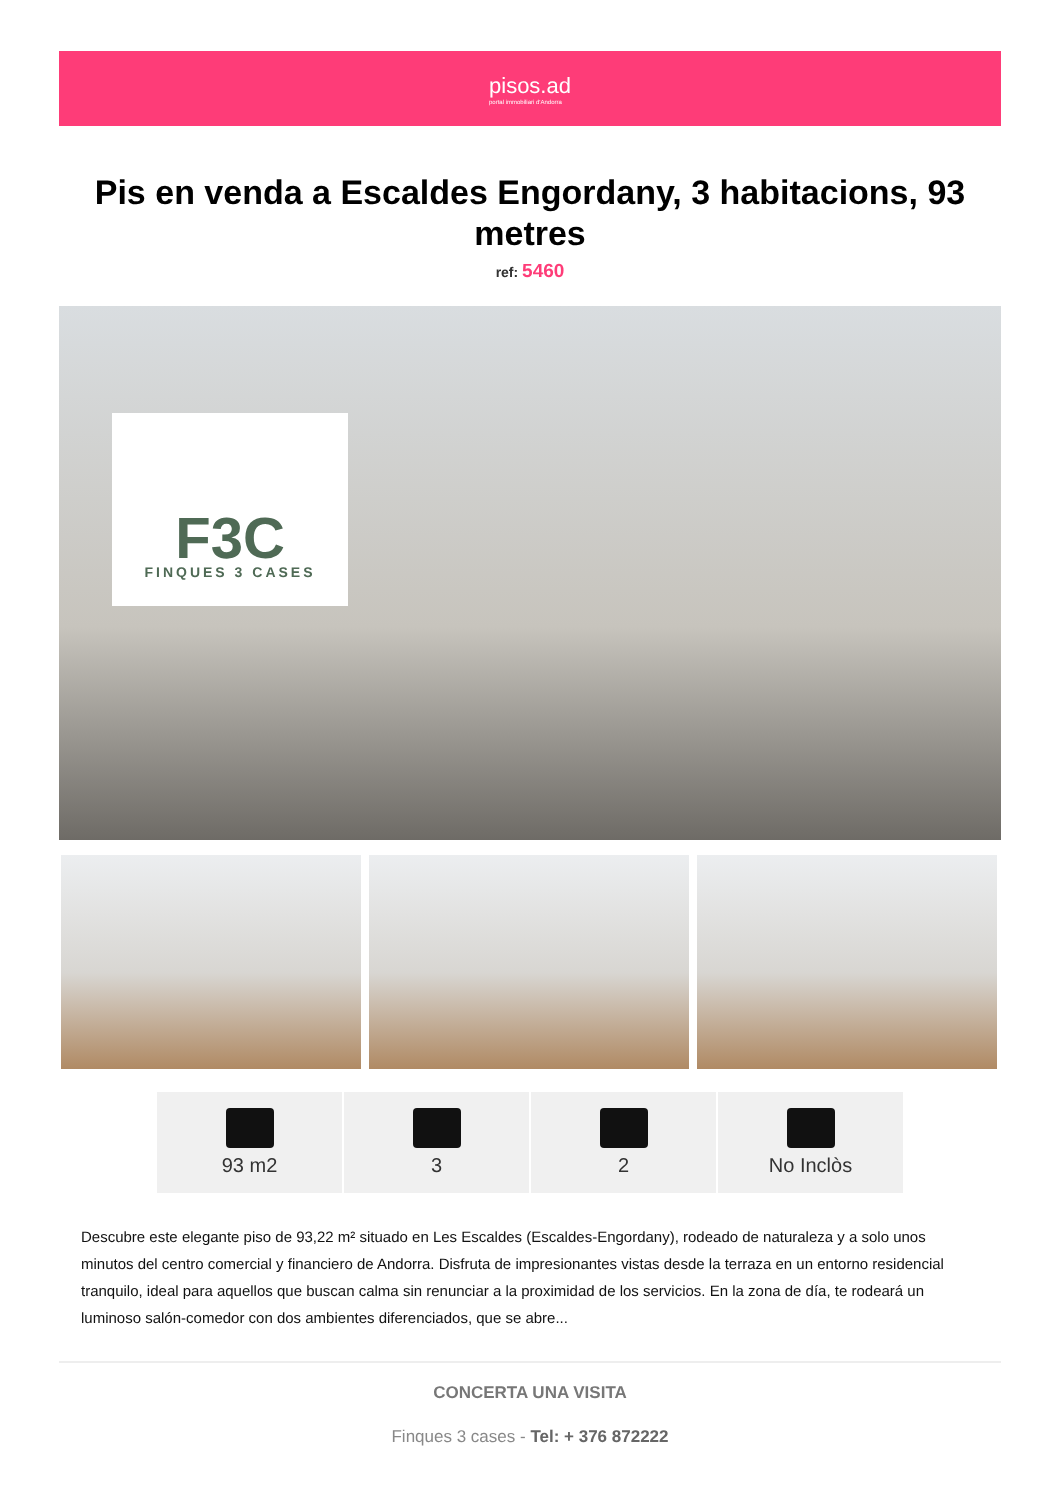pisos.ad
portal immobiliari d'Andorra
Pis en venda a Escaldes Engordany, 3 habitacions, 93 metres
ref: 5460
F3C
FINQUES 3 CASES
93 m2 3 2 No Inclòs
Descubre este elegante piso de 93,22 m² situado en Les Escaldes (Escaldes-Engordany), rodeado de naturaleza y a solo unos minutos del centro comercial y financiero de Andorra. Disfruta de impresionantes vistas desde la terraza en un entorno residencial tranquilo, ideal para aquellos que buscan calma sin renunciar a la proximidad de los servicios. En la zona de día, te rodeará un luminoso salón-comedor con dos ambientes diferenciados, que se abre...
CONCERTA UNA VISITA
Finques 3 cases - Tel: + 376 872222